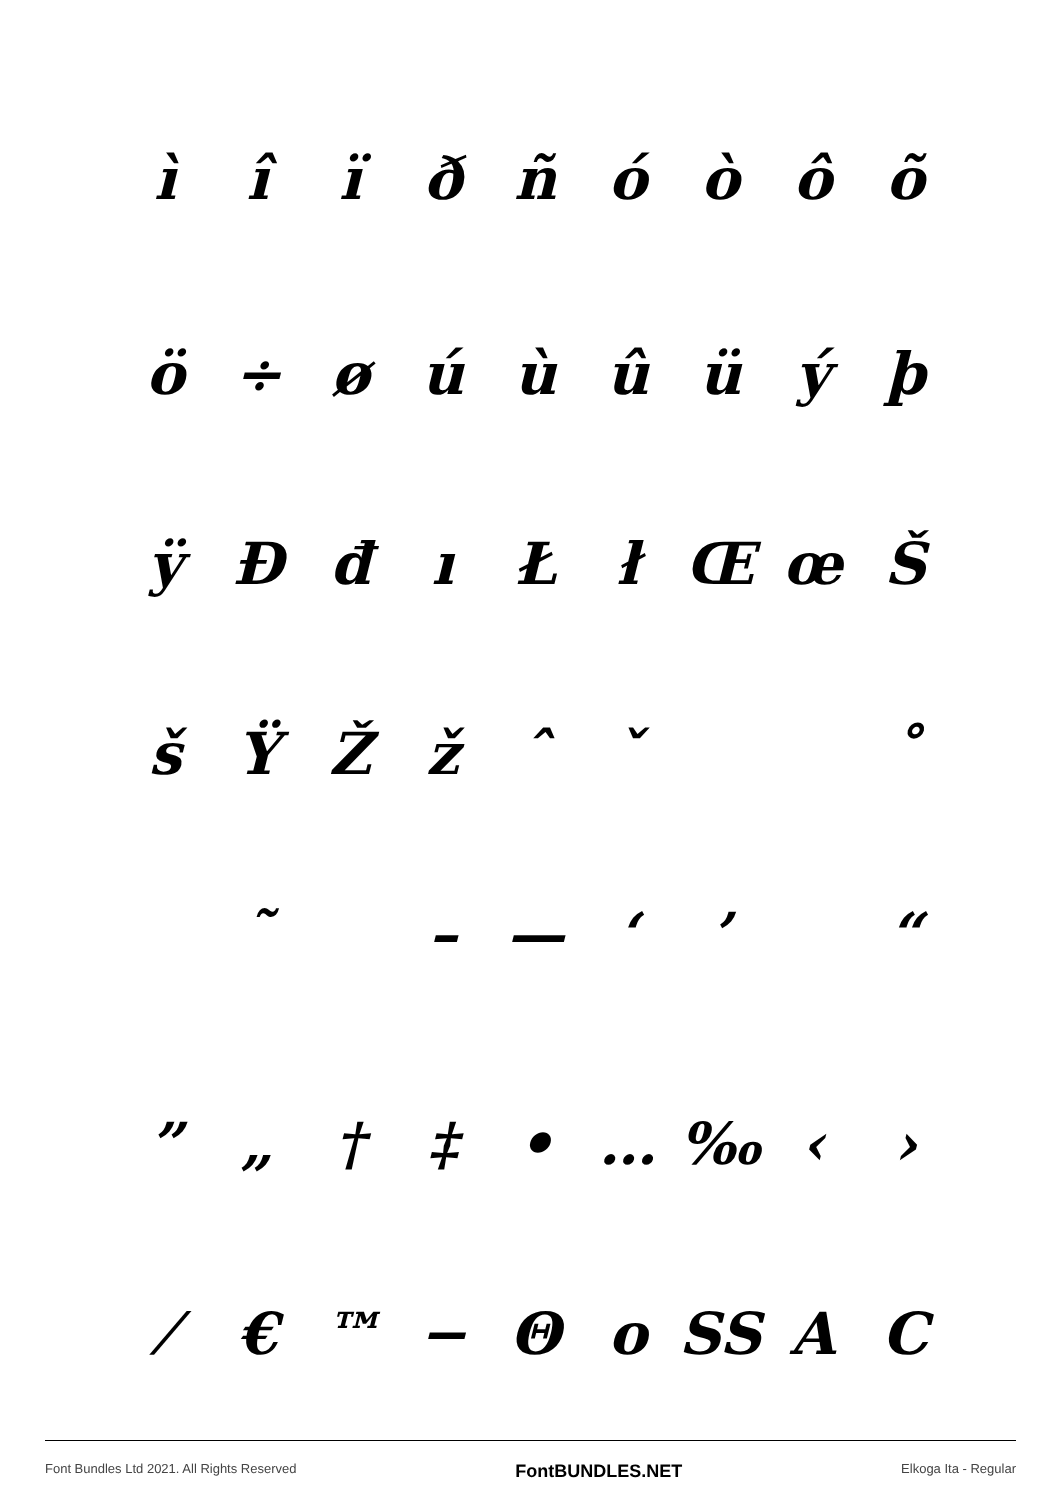ìîïðñóòôõ
ö ÷ øúùûüýþ
ÿĐđıŁłŒœŠ
šŸŽžˆˇ ˚
˜ – — ‘’ “
” „ † ‡ • … ‰ ‹ ›
⁄ € ™ − Θο SS AC
Font Bundles Ltd 2021. All Rights Reserved FontBUNDLES.NET Elkoga Ita - Regular